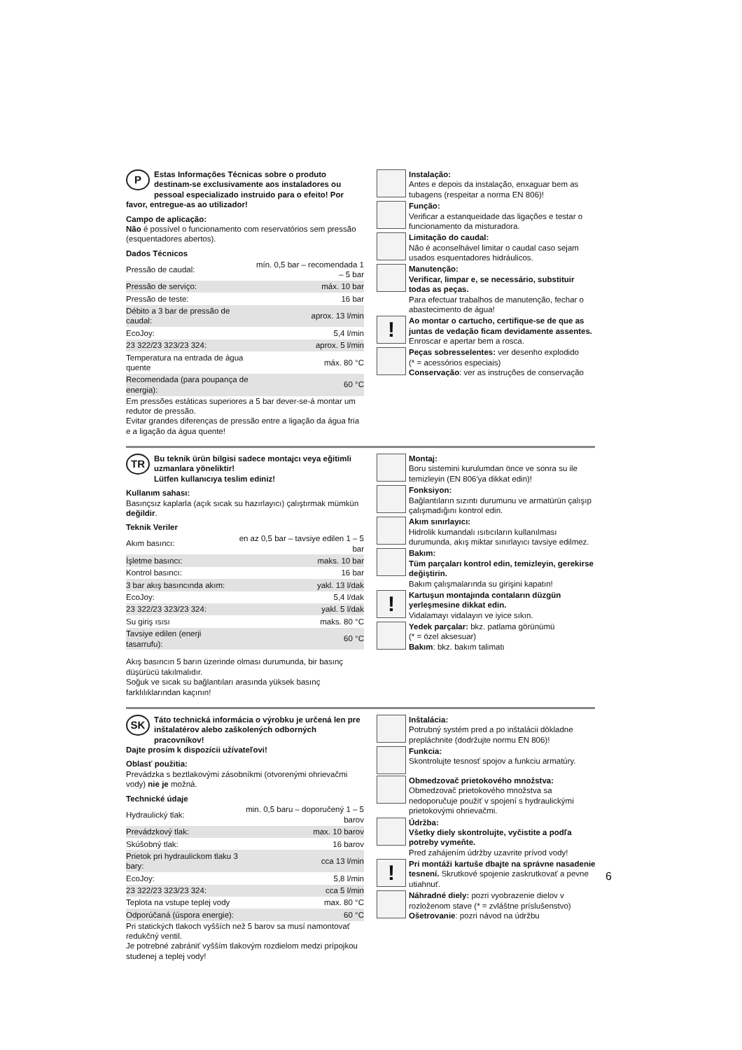P
Estas Informações Técnicas sobre o produto destinam-se exclusivamente aos instaladores ou pessoal especializado instruido para o efeito! Por favor, entregue-as ao utilizador!
Campo de aplicação:
Não é possível o funcionamento com reservatórios sem pressão (esquentadores abertos).
Dados Técnicos
| Pressão de caudal: | mín. 0,5 bar – recomendada 1 – 5 bar |
| Pressão de serviço: | máx. 10 bar |
| Pressão de teste: | 16 bar |
| Débito a 3 bar de pressão de caudal: | aprox. 13 l/min |
| EcoJoy: | 5,4 l/min |
| 23 322/23 323/23 324: | aprox. 5 l/min |
| Temperatura na entrada de água quente | máx. 80 °C |
| Recomendada (para poupança de energia): | 60 °C |
Em pressões estáticas superiores a 5 bar dever-se-á montar um redutor de pressão.
Evitar grandes diferenças de pressão entre a ligação da água fria e a ligação da água quente!
Instalação:
Antes e depois da instalação, enxaguar bem as tubagens (respeitar a norma EN 806)!
Função:
Verificar a estanqueidade das ligações e testar o funcionamento da misturadora.
Limitação do caudal:
Não é aconselhável limitar o caudal caso sejam usados esquentadores hidráulicos.
Manutenção:
Verificar, limpar e, se necessário, substituir todas as peças.
Para efectuar trabalhos de manutenção, fechar o abastecimento de água!
!
Ao montar o cartucho, certifique-se de que as juntas de vedação ficam devidamente assentes. Enroscar e apertar bem a rosca.
Peças sobresselentes: ver desenho explodido
(* = acessórios especiais)
Conservação: ver as instruções de conservação
TR
Bu teknik ürün bilgisi sadece montajcı veya eğitimli uzmanlara yöneliktir!
Lütfen kullanıcıya teslim ediniz!
Kullanım sahası:
Basınçsız kaplarla (açık sıcak su hazırlayıcı) çalıştırmak mümkün değildir.
Teknik Veriler
| Akım basıncı: | en az 0,5 bar – tavsiye edilen 1 – 5 bar |
| İşletme basıncı: | maks. 10 bar |
| Kontrol basıncı: | 16 bar |
| 3 bar akış basıncında akım: | yakl. 13 l/dak |
| EcoJoy: | 5,4 l/dak |
| 23 322/23 323/23 324: | yakl. 5 l/dak |
| Su giriş ısısı | maks. 80 °C |
| Tavsiye edilen (enerji tasarrufu): | 60 °C |
Akış basıncın 5 barın üzerinde olması durumunda, bir basınç düşürücü takılmalıdır.
Soğuk ve sıcak su bağlantıları arasında yüksek basınç farklılıklarından kaçının!
Montaj:
Boru sistemini kurulumdan önce ve sonra su ile temizleyin (EN 806'ya dikkat edin)!
Fonksiyon:
Bağlantıların sızıntı durumunu ve armatürün çalışıp çalışmadığını kontrol edin.
Akım sınırlayıcı:
Hidrolik kumandalı ısıtıcıların kullanılması durumunda, akış miktar sınırlayıcı tavsiye edilmez.
Bakım:
Tüm parçaları kontrol edin, temizleyin, gerekirse değiştirin.
Bakım çalışmalarında su girişini kapatın!
!
Kartuşun montajında contaların düzgün yerleşmesine dikkat edin.
Vidalamayı vidalayın ve iyice sıkın.
Yedek parçalar: bkz. patlama görünümü
(* = özel aksesuar)
Bakım: bkz. bakım talimatı
SK
Táto technická informácia o výrobku je určená len pre inštalatérov alebo zaškolených odborných pracovníkov!
Dajte prosím k dispozícii užívateľovi!
Oblasť použitia:
Prevádzka s beztlakovými zásobníkmi (otvorenými ohrievačmi vody) nie je možná.
Technické údaje
| Hydraulický tlak: | min. 0,5 baru – doporučený 1 – 5 barov |
| Prevádzkový tlak: | max. 10 barov |
| Skúšobný tlak: | 16 barov |
| Prietok pri hydraulickom tlaku 3 bary: | cca 13 l/min |
| EcoJoy: | 5,8 l/min |
| 23 322/23 323/23 324: | cca 5 l/min |
| Teplota na vstupe teplej vody | max. 80 °C |
| Odporúčaná (úspora energie): | 60 °C |
Pri statických tlakoch vyšších než 5 barov sa musí namontovať redukčný ventil.
Je potrebné zabrániť vyšším tlakovým rozdielom medzi prípojkou studenej a teplej vody!
Inštalácia:
Potrubný systém pred a po inštalácii dôkladne prepláchnite (dodržujte normu EN 806)!
Funkcia:
Skontrolujte tesnosť spojov a funkciu armatúry.
Obmedzovač prietokového množstva:
Obmedzovač prietokového množstva sa nedoporučuje použiť v spojení s hydraulickými prietokovými ohrievačmi.
Údržba:
Všetky diely skontrolujte, vyčistite a podľa potreby vymeňte.
Pred zahájením údržby uzavrite prívod vody!
!
Pri montáži kartuše dbajte na správne nasadenie tesnení. Skrutkové spojenie zaskrutkovať a pevne utiahnuť.
Náhradné diely: pozri vyobrazenie dielov v rozloženom stave (* = zvláštne príslušenstvo)
Ošetrovanie: pozri návod na údržbu
6